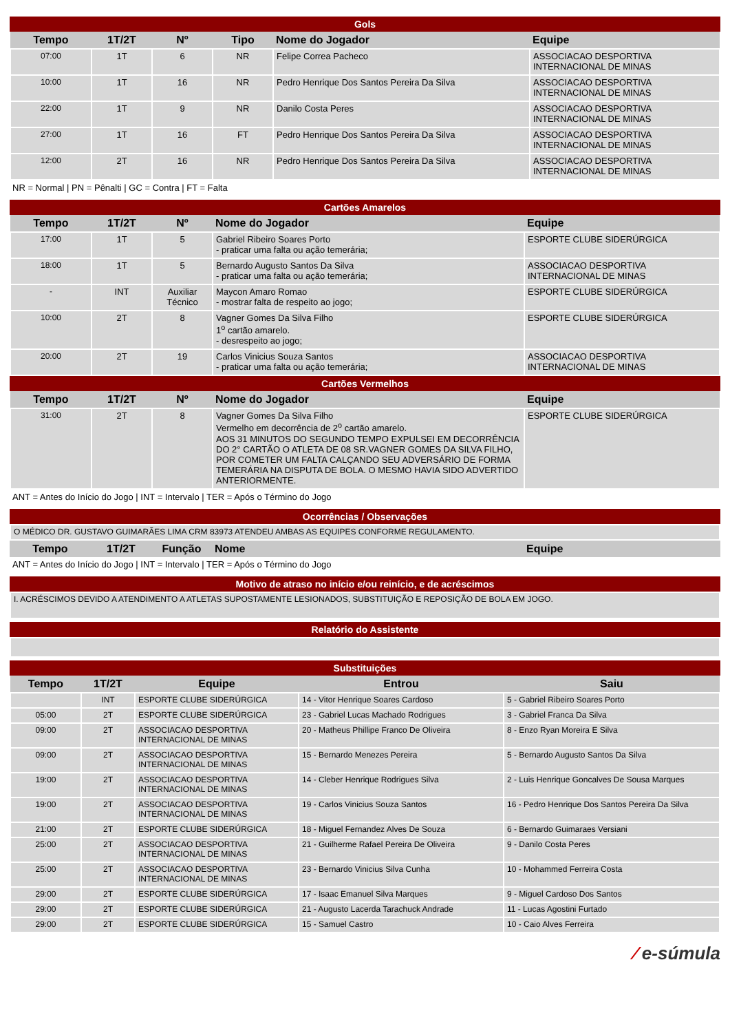Gols
| Tempo | 1T/2T | Nº | Tipo | Nome do Jogador | Equipe |
| --- | --- | --- | --- | --- | --- |
| 07:00 | 1T | 6 | NR | Felipe Correa Pacheco | ASSOCIACAO DESPORTIVA INTERNACIONAL DE MINAS |
| 10:00 | 1T | 16 | NR | Pedro Henrique Dos Santos Pereira Da Silva | ASSOCIACAO DESPORTIVA INTERNACIONAL DE MINAS |
| 22:00 | 1T | 9 | NR | Danilo Costa Peres | ASSOCIACAO DESPORTIVA INTERNACIONAL DE MINAS |
| 27:00 | 1T | 16 | FT | Pedro Henrique Dos Santos Pereira Da Silva | ASSOCIACAO DESPORTIVA INTERNACIONAL DE MINAS |
| 12:00 | 2T | 16 | NR | Pedro Henrique Dos Santos Pereira Da Silva | ASSOCIACAO DESPORTIVA INTERNACIONAL DE MINAS |
NR = Normal | PN = Pênalti | GC = Contra | FT = Falta
Cartões Amarelos
| Tempo | 1T/2T | Nº | Nome do Jogador | Equipe |
| --- | --- | --- | --- | --- |
| 17:00 | 1T | 5 | Gabriel Ribeiro Soares Porto - praticar uma falta ou ação temerária; | ESPORTE CLUBE SIDERÚRGICA |
| 18:00 | 1T | 5 | Bernardo Augusto Santos Da Silva - praticar uma falta ou ação temerária; | ASSOCIACAO DESPORTIVA INTERNACIONAL DE MINAS |
| - | INT | Auxiliar Técnico | Maycon Amaro Romao - mostrar falta de respeito ao jogo; | ESPORTE CLUBE SIDERÚRGICA |
| 10:00 | 2T | 8 | Vagner Gomes Da Silva Filho 1<sup>o</sup> cartão amarelo. - desrespeito ao jogo; | ESPORTE CLUBE SIDERÚRGICA |
| 20:00 | 2T | 19 | Carlos Vinicius Souza Santos - praticar uma falta ou ação temerária; | ASSOCIACAO DESPORTIVA INTERNACIONAL DE MINAS |
Cartões Vermelhos
| Tempo | 1T/2T | Nº | Nome do Jogador | Equipe |
| --- | --- | --- | --- | --- |
| 31:00 | 2T | 8 | Vagner Gomes Da Silva Filho Vermelho em decorrência de 2<sup>o</sup> cartão amarelo. AOS 31 MINUTOS DO SEGUNDO TEMPO EXPULSEI EM DECORRÊNCIA DO 2° CARTÃO O ATLETA DE 08 SR.VAGNER GOMES DA SILVA FILHO, POR COMETER UM FALTA CALÇANDO SEU ADVERSÁRIO DE FORMA TEMERÁRIA NA DISPUTA DE BOLA. O MESMO HAVIA SIDO ADVERTIDO ANTERIORMENTE. | ESPORTE CLUBE SIDERÚRGICA |
ANT = Antes do Início do Jogo | INT = Intervalo | TER = Após o Término do Jogo
Ocorrências / Observações
| O MÉDICO DR. GUSTAVO GUIMARÃES LIMA CRM 83973 ATENDEU AMBAS AS EQUIPES CONFORME REGULAMENTO. |
| Tempo | 1T/2T | Função | Nome | Equipe |
| --- | --- | --- | --- | --- |
ANT = Antes do Início do Jogo | INT = Intervalo | TER = Após o Término do Jogo
Motivo de atraso no início e/ou reinício, e de acréscimos
| I. ACRÉSCIMOS DEVIDO A ATENDIMENTO A ATLETAS SUPOSTAMENTE LESIONADOS, SUBSTITUIÇÃO E REPOSIÇÃO DE BOLA EM JOGO. |
Relatório do Assistente
Substituições
| Tempo | 1T/2T | Equipe | Entrou | Saiu |
| --- | --- | --- | --- | --- |
| | INT | ESPORTE CLUBE SIDERÚRGICA | 14 - Vitor Henrique Soares Cardoso | 5 - Gabriel Ribeiro Soares Porto |
| 05:00 | 2T | ESPORTE CLUBE SIDERÚRGICA | 23 - Gabriel Lucas Machado Rodrigues | 3 - Gabriel Franca Da Silva |
| 09:00 | 2T | ASSOCIACAO DESPORTIVA INTERNACIONAL DE MINAS | 20 - Matheus Phillipe Franco De Oliveira | 8 - Enzo Ryan Moreira E Silva |
| 09:00 | 2T | ASSOCIACAO DESPORTIVA INTERNACIONAL DE MINAS | 15 - Bernardo Menezes Pereira | 5 - Bernardo Augusto Santos Da Silva |
| 19:00 | 2T | ASSOCIACAO DESPORTIVA INTERNACIONAL DE MINAS | 14 - Cleber Henrique Rodrigues Silva | 2 - Luis Henrique Goncalves De Sousa Marques |
| 19:00 | 2T | ASSOCIACAO DESPORTIVA INTERNACIONAL DE MINAS | 19 - Carlos Vinicius Souza Santos | 16 - Pedro Henrique Dos Santos Pereira Da Silva |
| 21:00 | 2T | ESPORTE CLUBE SIDERÚRGICA | 18 - Miguel Fernandez Alves De Souza | 6 - Bernardo Guimaraes Versiani |
| 25:00 | 2T | ASSOCIACAO DESPORTIVA INTERNACIONAL DE MINAS | 21 - Guilherme Rafael Pereira De Oliveira | 9 - Danilo Costa Peres |
| 25:00 | 2T | ASSOCIACAO DESPORTIVA INTERNACIONAL DE MINAS | 23 - Bernardo Vinicius Silva Cunha | 10 - Mohammed Ferreira Costa |
| 29:00 | 2T | ESPORTE CLUBE SIDERÚRGICA | 17 - Isaac Emanuel Silva Marques | 9 - Miguel Cardoso Dos Santos |
| 29:00 | 2T | ESPORTE CLUBE SIDERÚRGICA | 21 - Augusto Lacerda Tarachuck Andrade | 11 - Lucas Agostini Furtado |
| 29:00 | 2T | ESPORTE CLUBE SIDERÚRGICA | 15 - Samuel Castro | 10 - Caio Alves Ferreira |
⁄ e-súmula